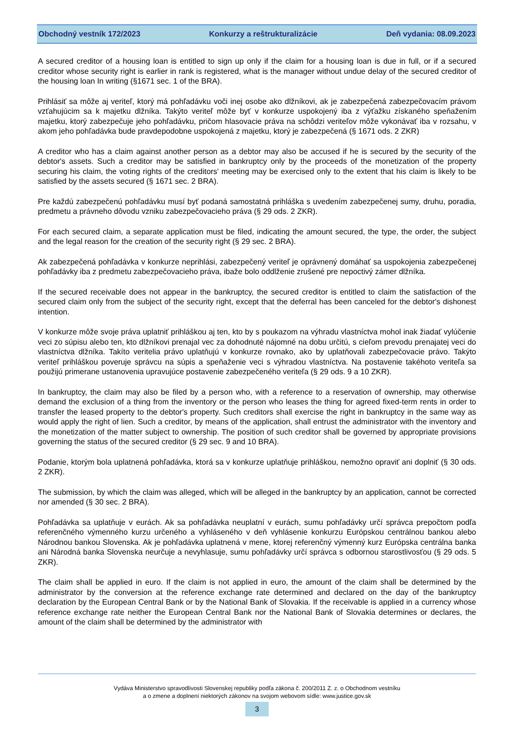Obchodný vestník 172/2023 Konkurzy a reštrukturalizácie Deň vydania: 08.09.2023
A secured creditor of a housing loan is entitled to sign up only if the claim for a housing loan is due in full, or if a secured creditor whose security right is earlier in rank is registered, what is the manager without undue delay of the secured creditor of the housing loan In writing (§1671 sec. 1 of the BRA).
Prihlásiť sa môže aj veriteľ, ktorý má pohľadávku voči inej osobe ako dlžníkovi, ak je zabezpečená zabezpečovacím právom vzťahujúcim sa k majetku dlžníka. Takýto veriteľ môže byť v konkurze uspokojený iba z výťažku získaného speňažením majetku, ktorý zabezpečuje jeho pohľadávku, pričom hlasovacie práva na schôdzi veriteľov môže vykonávať iba v rozsahu, v akom jeho pohľadávka bude pravdepodobne uspokojená z majetku, ktorý je zabezpečená (§ 1671 ods. 2 ZKR)
A creditor who has a claim against another person as a debtor may also be accused if he is secured by the security of the debtor's assets. Such a creditor may be satisfied in bankruptcy only by the proceeds of the monetization of the property securing his claim, the voting rights of the creditors' meeting may be exercised only to the extent that his claim is likely to be satisfied by the assets secured (§ 1671 sec. 2 BRA).
Pre každú zabezpečenú pohľadávku musí byť podaná samostatná prihláška s uvedením zabezpečenej sumy, druhu, poradia, predmetu a právneho dôvodu vzniku zabezpečovacieho práva (§ 29 ods. 2 ZKR).
For each secured claim, a separate application must be filed, indicating the amount secured, the type, the order, the subject and the legal reason for the creation of the security right (§ 29 sec. 2 BRA).
Ak zabezpečená pohľadávka v konkurze neprihlási, zabezpečený veriteľ je oprávnený domáhať sa uspokojenia zabezpečenej pohľadávky iba z predmetu zabezpečovacieho práva, ibaže bolo oddlženie zrušené pre nepoctivý zámer dlžníka.
If the secured receivable does not appear in the bankruptcy, the secured creditor is entitled to claim the satisfaction of the secured claim only from the subject of the security right, except that the deferral has been canceled for the debtor's dishonest intention.
V konkurze môže svoje práva uplatniť prihláškou aj ten, kto by s poukazom na výhradu vlastníctva mohol inak žiadať vylúčenie veci zo súpisu alebo ten, kto dlžníkovi prenajal vec za dohodnuté nájomné na dobu určitú, s cieľom prevodu prenajatej veci do vlastníctva dlžníka. Takíto veritelia právo uplatňujú v konkurze rovnako, ako by uplatňovali zabezpečovacie právo. Takýto veriteľ prihláškou poveruje správcu na súpis a speňaženie veci s výhradou vlastníctva. Na postavenie takéhoto veriteľa sa použijú primerane ustanovenia upravujúce postavenie zabezpečeného veriteľa (§ 29 ods. 9 a 10 ZKR).
In bankruptcy, the claim may also be filed by a person who, with a reference to a reservation of ownership, may otherwise demand the exclusion of a thing from the inventory or the person who leases the thing for agreed fixed-term rents in order to transfer the leased property to the debtor's property. Such creditors shall exercise the right in bankruptcy in the same way as would apply the right of lien. Such a creditor, by means of the application, shall entrust the administrator with the inventory and the monetization of the matter subject to ownership. The position of such creditor shall be governed by appropriate provisions governing the status of the secured creditor (§ 29 sec. 9 and 10 BRA).
Podanie, ktorým bola uplatnená pohľadávka, ktorá sa v konkurze uplatňuje prihláškou, nemožno opraviť ani doplniť (§ 30 ods. 2 ZKR).
The submission, by which the claim was alleged, which will be alleged in the bankruptcy by an application, cannot be corrected nor amended (§ 30 sec. 2 BRA).
Pohľadávka sa uplatňuje v eurách. Ak sa pohľadávka neuplatní v eurách, sumu pohľadávky určí správca prepočtom podľa referenčného výmenného kurzu určeného a vyhláseného v deň vyhlásenie konkurzu Európskou centrálnou bankou alebo Národnou bankou Slovenska. Ak je pohľadávka uplatnená v mene, ktorej referenčný výmenný kurz Európska centrálna banka ani Národná banka Slovenska neurčuje a nevyhlasuje, sumu pohľadávky určí správca s odbornou starostlivosťou (§ 29 ods. 5 ZKR).
The claim shall be applied in euro. If the claim is not applied in euro, the amount of the claim shall be determined by the administrator by the conversion at the reference exchange rate determined and declared on the day of the bankruptcy declaration by the European Central Bank or by the National Bank of Slovakia. If the receivable is applied in a currency whose reference exchange rate neither the European Central Bank nor the National Bank of Slovakia determines or declares, the amount of the claim shall be determined by the administrator with
Vydáva Ministerstvo spravodlivosti Slovenskej republiky podľa zákona č. 200/2011 Z. z. o Obchodnom vestníku
a o zmene a doplnení niektorých zákonov na svojom webovom sídle: www.justice.gov.sk
3